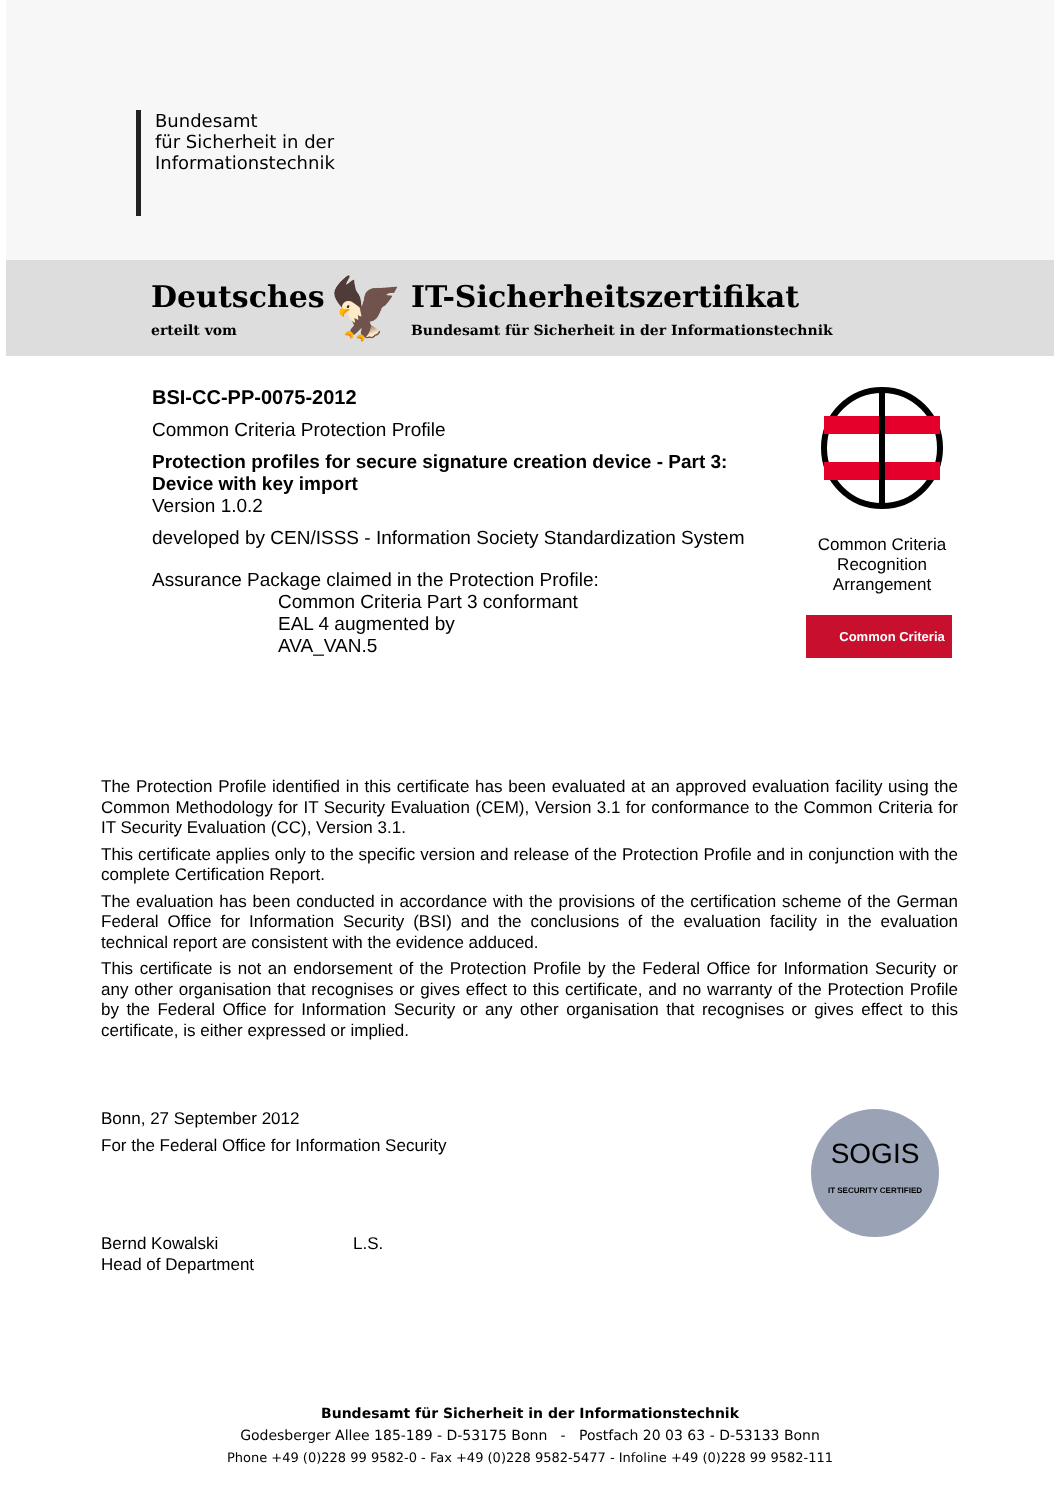Bundesamt
für Sicherheit in der
Informationstechnik
Deutsches
erteilt vom
🦅
IT-Sicherheitszertifikat
Bundesamt für Sicherheit in der Informationstechnik
BSI-CC-PP-0075-2012
Common Criteria Protection Profile
Protection profiles for secure signature creation device - Part 3:
Device with key import
Version 1.0.2
developed by CEN/ISSS - Information Society Standardization System
Assurance Package claimed in the Protection Profile:
Common Criteria Part 3 conformant
EAL 4 augmented by
AVA_VAN.5
Common Criteria
Recognition
Arrangement
Common Criteria
The Protection Profile identified in this certificate has been evaluated at an approved evaluation facility using the Common Methodology for IT Security Evaluation (CEM), Version 3.1 for conformance to the Common Criteria for IT Security Evaluation (CC), Version 3.1.
This certificate applies only to the specific version and release of the Protection Profile and in conjunction with the complete Certification Report.
The evaluation has been conducted in accordance with the provisions of the certification scheme of the German Federal Office for Information Security (BSI) and the conclusions of the evaluation facility in the evaluation technical report are consistent with the evidence adduced.
This certificate is not an endorsement of the Protection Profile by the Federal Office for Information Security or any other organisation that recognises or gives effect to this certificate, and no warranty of the Protection Profile by the Federal Office for Information Security or any other organisation that recognises or gives effect to this certificate, is either expressed or implied.
Bonn, 27 September 2012
For the Federal Office for Information Security
Bernd Kowalski
Head of Department
L.S.
SOGIS
IT SECURITY CERTIFIED
Bundesamt für Sicherheit in der Informationstechnik
Godesberger Allee 185-189 - D-53175 Bonn - Postfach 20 03 63 - D-53133 Bonn
Phone +49 (0)228 99 9582-0 - Fax +49 (0)228 9582-5477 - Infoline +49 (0)228 99 9582-111